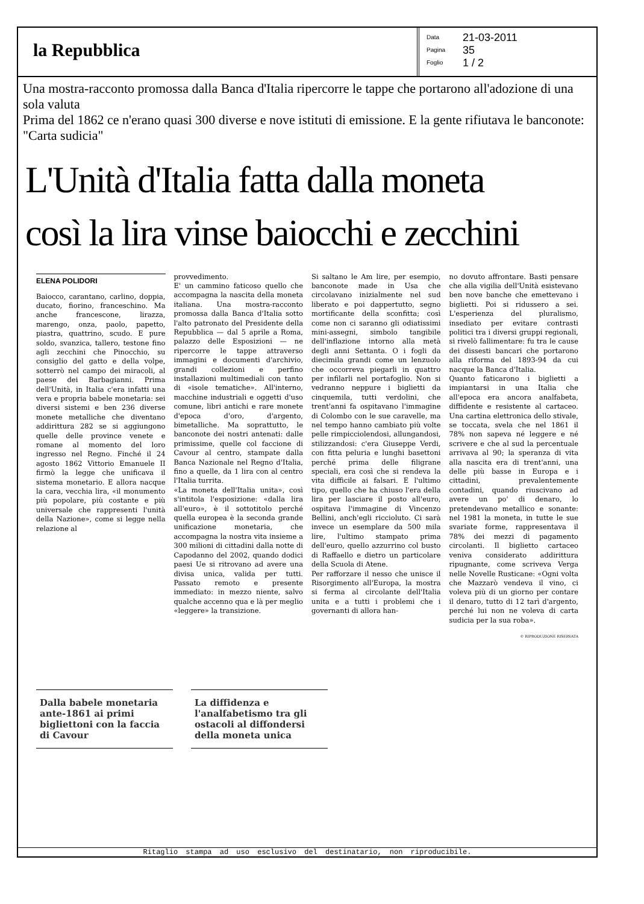la Repubblica
Data 21-03-2011
Pagina 35
Foglio 1 / 2
Una mostra-racconto promossa dalla Banca d'Italia ripercorre le tappe che portarono all'adozione di una sola valuta
Prima del 1862 ce n'erano quasi 300 diverse e nove istituti di emissione. E la gente rifiutava le banconote: "Carta sudicia"
L'Unità d'Italia fatta dalla moneta
così la lira vinse baiocchi e zecchini
ELENA POLIDORI
Baiocco, carantano, carlino, doppia, ducato, fiorino, franceschino. Ma anche francescone, lirazza, marengo, onza, paolo, papetto, piastra, quattrino, scudo. E pure soldo, svanzica, tallero, testone fino agli zecchini che Pinocchio, su consiglio del gatto e della volpe, sotterrò nel campo dei miracoli, al paese dei Barbagianni. Prima dell'Unità, in Italia c'era infatti una vera e propria babele monetaria: sei diversi sistemi e ben 236 diverse monete metalliche che diventano addirittura 282 se si aggiungono quelle delle province venete e romane al momento del loro ingresso nel Regno. Finché il 24 agosto 1862 Vittorio Emanuele II firmò la legge che unificava il sistema monetario. E allora nacque la cara, vecchia lira, «il monumento più popolare, più costante e più universale che rappresenti l'unità della Nazione», come si legge nella relazione al
provvedimento.
E' un cammino faticoso quello che accompagna la nascita della moneta italiana. Una mostra-racconto promossa dalla Banca d'Italia sotto l'alto patronato del Presidente della Repubblica — dal 5 aprile a Roma, palazzo delle Esposizioni — ne ripercorre le tappe attraverso immagini e documenti d'archivio, grandi collezioni e perfino installazioni multimediali con tanto di «isole tematiche». All'interno, macchine industriali e oggetti d'uso comune, libri antichi e rare monete d'epoca d'oro, d'argento, bimetalliche. Ma soprattutto, le banconote dei nostri antenati: dalle primissime, quelle col faccione di Cavour al centro, stampate dalla Banca Nazionale nel Regno d'Italia, fino a quelle, da 1 lira con al centro l'Italia turrita.
«La moneta dell'Italia unita», così s'intitola l'esposizione: «dalla lira all'euro», è il sottotitolo perché quella europea è la seconda grande unificazione monetaria, che accompagna la nostra vita insieme a 300 milioni di cittadini dalla notte di Capodanno del 2002, quando dodici paesi Ue si ritrovano ad avere una divisa unica, valida per tutti. Passato remoto e presente immediato: in mezzo niente, salvo qualche accenno qua e là per meglio «leggere» la transizione.
Si saltano le Am lire, per esempio, banconote made in Usa che circolavano inizialmente nel sud liberato e poi dappertutto, segno mortificante della sconfitta; così come non ci saranno gli odiatissimi mini-assegni, simbolo tangibile dell'inflazione intorno alla metà degli anni Settanta. O i fogli da diecimila grandi come un lenzuolo che occorreva piegarli in quattro per infilarli nel portafoglio. Non si vedranno neppure i biglietti da cinquemila, tutti verdolini, che trent'anni fa ospitavano l'immagine di Colombo con le sue caravelle, ma nel tempo hanno cambiato più volte pelle rimpicciolendosi, allungandosi, stilizzandosi: c'era Giuseppe Verdi, con fitta peluria e lunghi basettoni perché prima delle filigrane speciali, era così che si rendeva la vita difficile ai falsari. E l'ultimo tipo, quello che ha chiuso l'era della lira per lasciare il posto all'euro, ospitava l'immagine di Vincenzo Bellini, anch'egli riccioluto. Ci sarà invece un esemplare da 500 mila lire, l'ultimo stampato prima dell'euro, quello azzurrino col busto di Raffaello e dietro un particolare della Scuola di Atene.
Per rafforzare il nesso che unisce il Risorgimento all'Europa, la mostra si ferma al circolante dell'Italia unita e a tutti i problemi che i governanti di allora han-
no dovuto affrontare. Basti pensare che alla vigilia dell'Unità esistevano ben nove banche che emettevano i biglietti. Poi si ridussero a sei. L'esperienza del pluralismo, insediato per evitare contrasti politici tra i diversi gruppi regionali, si rivelò fallimentare: fu tra le cause dei dissesti bancari che portarono alla riforma del 1893-94 da cui nacque la Banca d'Italia.
Quanto faticarono i biglietti a impiantarsi in una Italia che all'epoca era ancora analfabeta, diffidente e resistente al cartaceo. Una cartina elettronica dello stivale, se toccata, svela che nel 1861 il 78% non sapeva né leggere e né scrivere e che al sud la percentuale arrivava al 90; la speranza di vita alla nascita era di trent'anni, una delle più basse in Europa e i cittadini, prevalentemente contadini, quando riuscivano ad avere un po' di denaro, lo pretendevano metallico e sonante: nel 1981 la moneta, in tutte le sue svariate forme, rappresentava il 78% dei mezzi di pagamento circolanti. Il biglietto cartaceo veniva considerato addirittura ripugnante, come scriveva Verga nelle Novelle Rusticane: «Ogni volta che Mazzarò vendeva il vino, ci voleva più di un giorno per contare il denaro, tutto di 12 tarì d'argento, perché lui non ne voleva di carta sudicia per la sua roba».
© RIPRODUZIONE RISERVATA
Dalla babele monetaria ante-1861 ai primi bigliettoni con la faccia di Cavour
La diffidenza e l'analfabetismo tra gli ostacoli al diffondersi della moneta unica
Ritaglio stampa ad uso esclusivo del destinatario, non riproducibile.